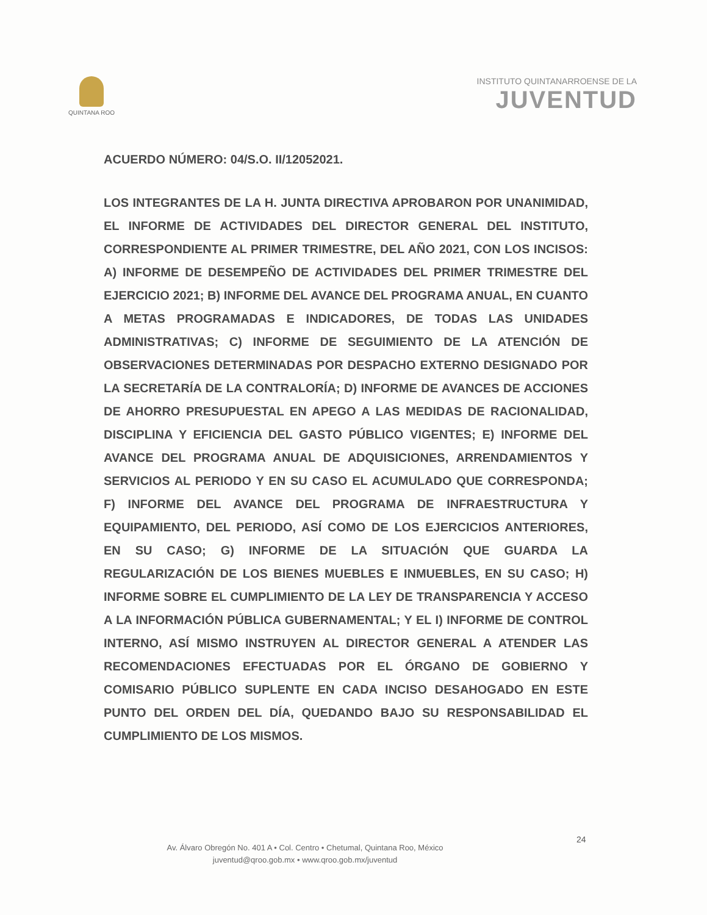QUINTANA ROO
INSTITUTO QUINTANARROENSE DE LA
JUVENTUD
ACUERDO NÚMERO: 04/S.O. II/12052021.
LOS INTEGRANTES DE LA H. JUNTA DIRECTIVA APROBARON POR UNANIMIDAD, EL INFORME DE ACTIVIDADES DEL DIRECTOR GENERAL DEL INSTITUTO, CORRESPONDIENTE AL PRIMER TRIMESTRE, DEL AÑO 2021, CON LOS INCISOS: A) INFORME DE DESEMPEÑO DE ACTIVIDADES DEL PRIMER TRIMESTRE DEL EJERCICIO 2021; B) INFORME DEL AVANCE DEL PROGRAMA ANUAL, EN CUANTO A METAS PROGRAMADAS E INDICADORES, DE TODAS LAS UNIDADES ADMINISTRATIVAS; C) INFORME DE SEGUIMIENTO DE LA ATENCIÓN DE OBSERVACIONES DETERMINADAS POR DESPACHO EXTERNO DESIGNADO POR LA SECRETARÍA DE LA CONTRALORÍA; D) INFORME DE AVANCES DE ACCIONES DE AHORRO PRESUPUESTAL EN APEGO A LAS MEDIDAS DE RACIONALIDAD, DISCIPLINA Y EFICIENCIA DEL GASTO PÚBLICO VIGENTES; E) INFORME DEL AVANCE DEL PROGRAMA ANUAL DE ADQUISICIONES, ARRENDAMIENTOS Y SERVICIOS AL PERIODO Y EN SU CASO EL ACUMULADO QUE CORRESPONDA; F) INFORME DEL AVANCE DEL PROGRAMA DE INFRAESTRUCTURA Y EQUIPAMIENTO, DEL PERIODO, ASÍ COMO DE LOS EJERCICIOS ANTERIORES, EN SU CASO; G) INFORME DE LA SITUACIÓN QUE GUARDA LA REGULARIZACIÓN DE LOS BIENES MUEBLES E INMUEBLES, EN SU CASO; H) INFORME SOBRE EL CUMPLIMIENTO DE LA LEY DE TRANSPARENCIA Y ACCESO A LA INFORMACIÓN PÚBLICA GUBERNAMENTAL; Y EL I) INFORME DE CONTROL INTERNO, ASÍ MISMO INSTRUYEN AL DIRECTOR GENERAL A ATENDER LAS RECOMENDACIONES EFECTUADAS POR EL ÓRGANO DE GOBIERNO Y COMISARIO PÚBLICO SUPLENTE EN CADA INCISO DESAHOGADO EN ESTE PUNTO DEL ORDEN DEL DÍA, QUEDANDO BAJO SU RESPONSABILIDAD EL CUMPLIMIENTO DE LOS MISMOS.
Av. Álvaro Obregón No. 401 A • Col. Centro • Chetumal, Quintana Roo, México
juventud@qroo.gob.mx • www.qroo.gob.mx/juventud
24